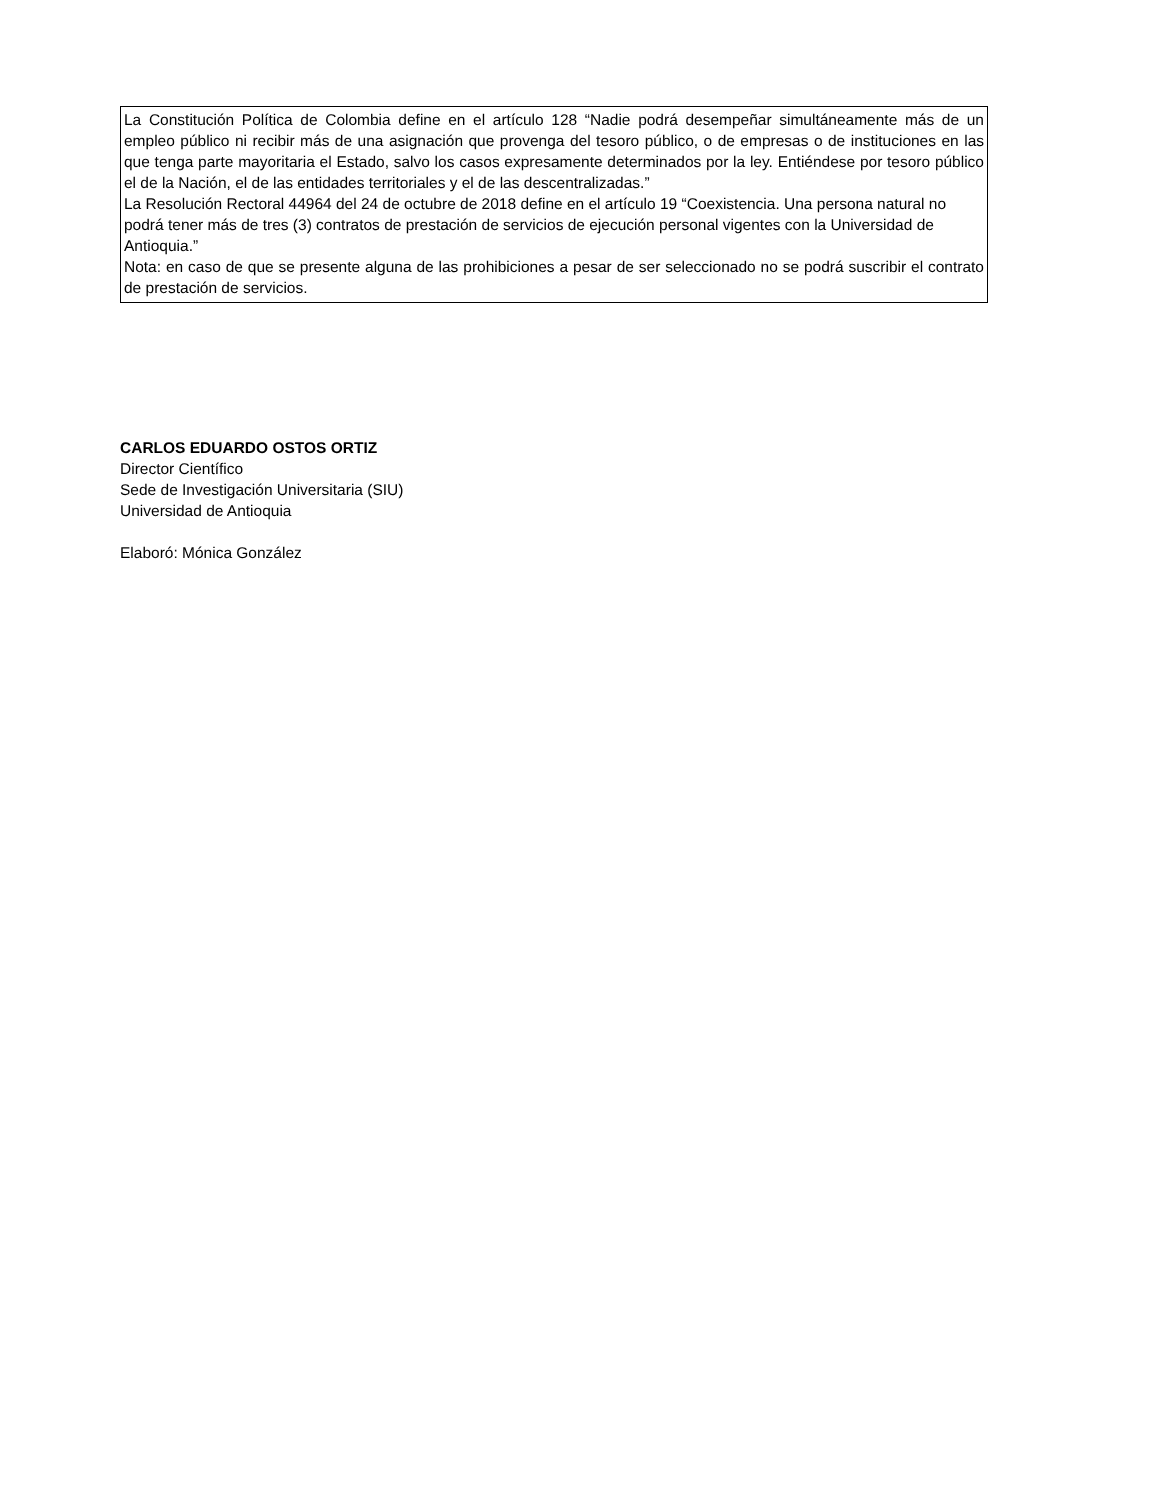La Constitución Política de Colombia define en el artículo 128 “Nadie podrá desempeñar simultáneamente más de un empleo público ni recibir más de una asignación que provenga del tesoro público, o de empresas o de instituciones en las que tenga parte mayoritaria el Estado, salvo los casos expresamente determinados por la ley. Entiéndese por tesoro público el de la Nación, el de las entidades territoriales y el de las descentralizadas.”
La Resolución Rectoral 44964 del 24 de octubre de 2018 define en el artículo 19 “Coexistencia. Una persona natural no podrá tener más de tres (3) contratos de prestación de servicios de ejecución personal vigentes con la Universidad de Antioquia.”
Nota: en caso de que se presente alguna de las prohibiciones a pesar de ser seleccionado no se podrá suscribir el contrato de prestación de servicios.
CARLOS EDUARDO OSTOS ORTIZ
Director Científico
Sede de Investigación Universitaria (SIU)
Universidad de Antioquia
Elaboró: Mónica González